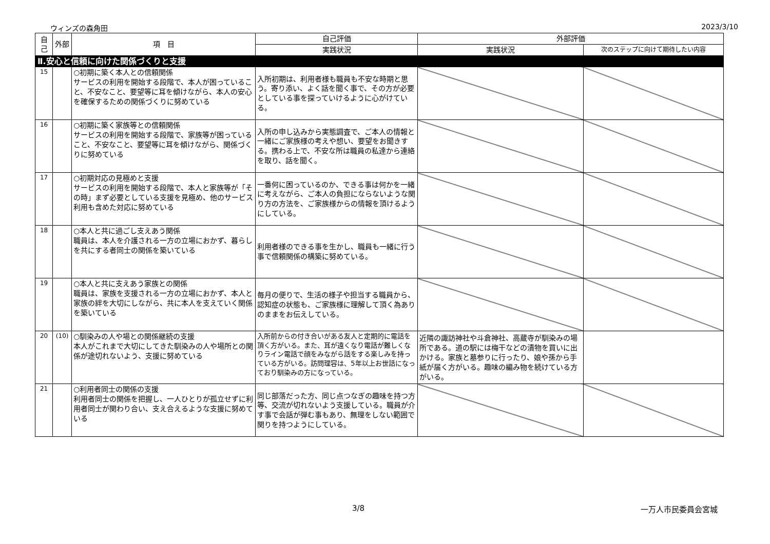ウィンズの森角田 2023/3/10
| 自己 | 外部 | 項 目 | 自己評価 | 外部評価 | |
| --- | --- | --- | --- | --- | --- |
| | | | 実践状況 | 実践状況 | 次のステップに向けて期待したい内容 |
| Ⅱ.安心と信頼に向けた関係づくりと支援 | | | | | |
| 15 | | ○初期に築く本人との信頼関係 サービスの利用を開始する段階で、本人が困っていること、不安なこと、要望等に耳を傾けながら、本人の安心を確保するための関係づくりに努めている | 入所初期は、利用者様も職員も不安な時期と思う。寄り添い、よく話を聞く事で、その方が必要としている事を探っていけるように心がけている。 | | |
| 16 | | ○初期に築く家族等との信頼関係 サービスの利用を開始する段階で、家族等が困っていること、不安なこと、要望等に耳を傾けながら、関係づくりに努めている | 入所の申し込みから実態調査で、ご本人の情報と一緒にご家族様の考えや想い、要望をお聞きする。携わる上で、不安な所は職員の私達から連絡を取り、話を聞く。 | | |
| 17 | | ○初期対応の見極めと支援 サービスの利用を開始する段階で、本人と家族等が「その時」まず必要としている支援を見極め、他のサービス利用も含めた対応に努めている | 一番何に困っているのか、できる事は何かを一緒に考えながら、ご本人の負担にならないような関り方の方法を、ご家族様からの情報を頂けるようにしている。 | | |
| 18 | | ○本人と共に過ごし支えあう関係 職員は、本人を介護される一方の立場におかず、暮らしを共にする者同士の関係を築いている | 利用者様のできる事を生かし、職員も一緒に行う事で信頼関係の構築に努めている。 | | |
| 19 | | ○本人と共に支えあう家族との関係 職員は、家族を支援される一方の立場におかず、本人と家族の絆を大切にしながら、共に本人を支えていく関係を築いている | 毎月の便りで、生活の様子や担当する職員から、認知症の状態も、ご家族様に理解して頂く為ありのままをお伝えしている。 | | |
| 20 | (10) | ○馴染みの人や場との関係継続の支援 本人がこれまで大切にしてきた馴染みの人や場所との関係が途切れないよう、支援に努めている | 入所前からの付き合いがある友人と定期的に電話を頂く方がいる。また、耳が遠くなり電話が難しくなりライン電話で顔をみながら話をする楽しみを持っている方がいる。訪問理容は、5年以上お世話になっており馴染みの方になっている。 | 近隣の諏訪神社や斗倉神社、高蔵寺が馴染みの場所である。道の駅には梅干などの漬物を買いに出かける。家族と墓参りに行ったり、娘や孫から手紙が届く方がいる。趣味の編み物を続けている方がいる。 | |
| 21 | | ○利用者同士の関係の支援 利用者同士の関係を把握し、一人ひとりが孤立せずに利用者同士が関わり合い、支え合えるような支援に努めている | 同じ部落だった方、同じ点つなぎの趣味を持つ方等、交流が切れないよう支援している。職員が介す事で会話が弾む事もあり、無理をしない範囲で関りを持つようにしている。 | | |
3/8 一万人市民委員会宮城